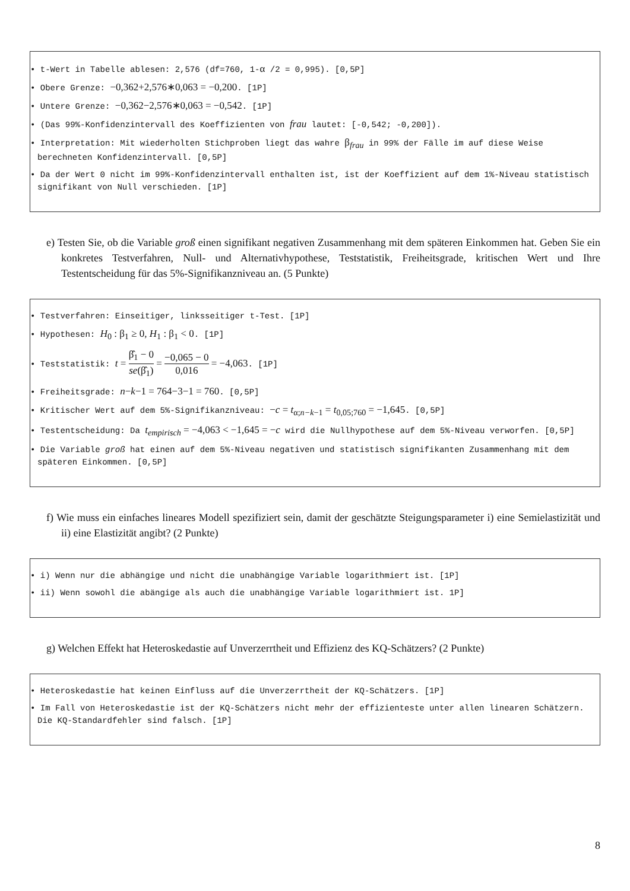• t-Wert in Tabelle ablesen: 2,576 (df=760, 1-α /2 = 0,995). [0,5P]
• Obere Grenze: −0,362+2,576∗0,063 = −0,200. [1P]
• Untere Grenze: −0,362−2,576∗0,063 = −0,542. [1P]
• (Das 99%-Konfidenzintervall des Koeffizienten von frau lautet: [-0,542; -0,200]).
• Interpretation: Mit wiederholten Stichproben liegt das wahre β<sub>frau</sub> in 99% der Fälle im auf diese Weise berechneten Konfidenzintervall. [0,5P]
• Da der Wert 0 nicht im 99%-Konfidenzintervall enthalten ist, ist der Koeffizient auf dem 1%-Niveau statistisch signifikant von Null verschieden. [1P]
e) Testen Sie, ob die Variable groß einen signifikant negativen Zusammenhang mit dem späteren Einkommen hat. Geben Sie ein konkretes Testverfahren, Null- und Alternativhypothese, Teststatistik, Freiheitsgrade, kritischen Wert und Ihre Testentscheidung für das 5%-Signifikanzniveau an. (5 Punkte)
• Testverfahren: Einseitiger, linksseitiger t-Test. [1P]
• Hypothesen: H<sub>0</sub> : β<sub>1</sub> ≥ 0, H<sub>1</sub> : β<sub>1</sub> < 0. [1P]
• Teststatistik: t = β̂<sub>1</sub> − 0 se(β̂<sub>1</sub>) = −0,065 − 0 0,016 = −4,063. [1P]
• Freiheitsgrade: n−k−1 = 764−3−1 = 760. [0,5P]
• Kritischer Wert auf dem 5%-Signifikanzniveau: −c = t<sub>α;n−k−1</sub> = t<sub>0,05;760</sub> = −1,645. [0,5P]
• Testentscheidung: Da t<sub>empirisch</sub> = −4,063 < −1,645 = −c wird die Nullhypothese auf dem 5%-Niveau verworfen. [0,5P]
• Die Variable groß hat einen auf dem 5%-Niveau negativen und statistisch signifikanten Zusammenhang mit dem späteren Einkommen. [0,5P]
f) Wie muss ein einfaches lineares Modell spezifiziert sein, damit der geschätzte Steigungsparameter i) eine Semielastizität und ii) eine Elastizität angibt? (2 Punkte)
• i) Wenn nur die abhängige und nicht die unabhängige Variable logarithmiert ist. [1P]
• ii) Wenn sowohl die abängige als auch die unabhängige Variable logarithmiert ist. 1P]
g) Welchen Effekt hat Heteroskedastie auf Unverzerrtheit und Effizienz des KQ-Schätzers? (2 Punkte)
• Heteroskedastie hat keinen Einfluss auf die Unverzerrtheit der KQ-Schätzers. [1P]
• Im Fall von Heteroskedastie ist der KQ-Schätzers nicht mehr der effizienteste unter allen linearen Schätzern. Die KQ-Standardfehler sind falsch. [1P]
8